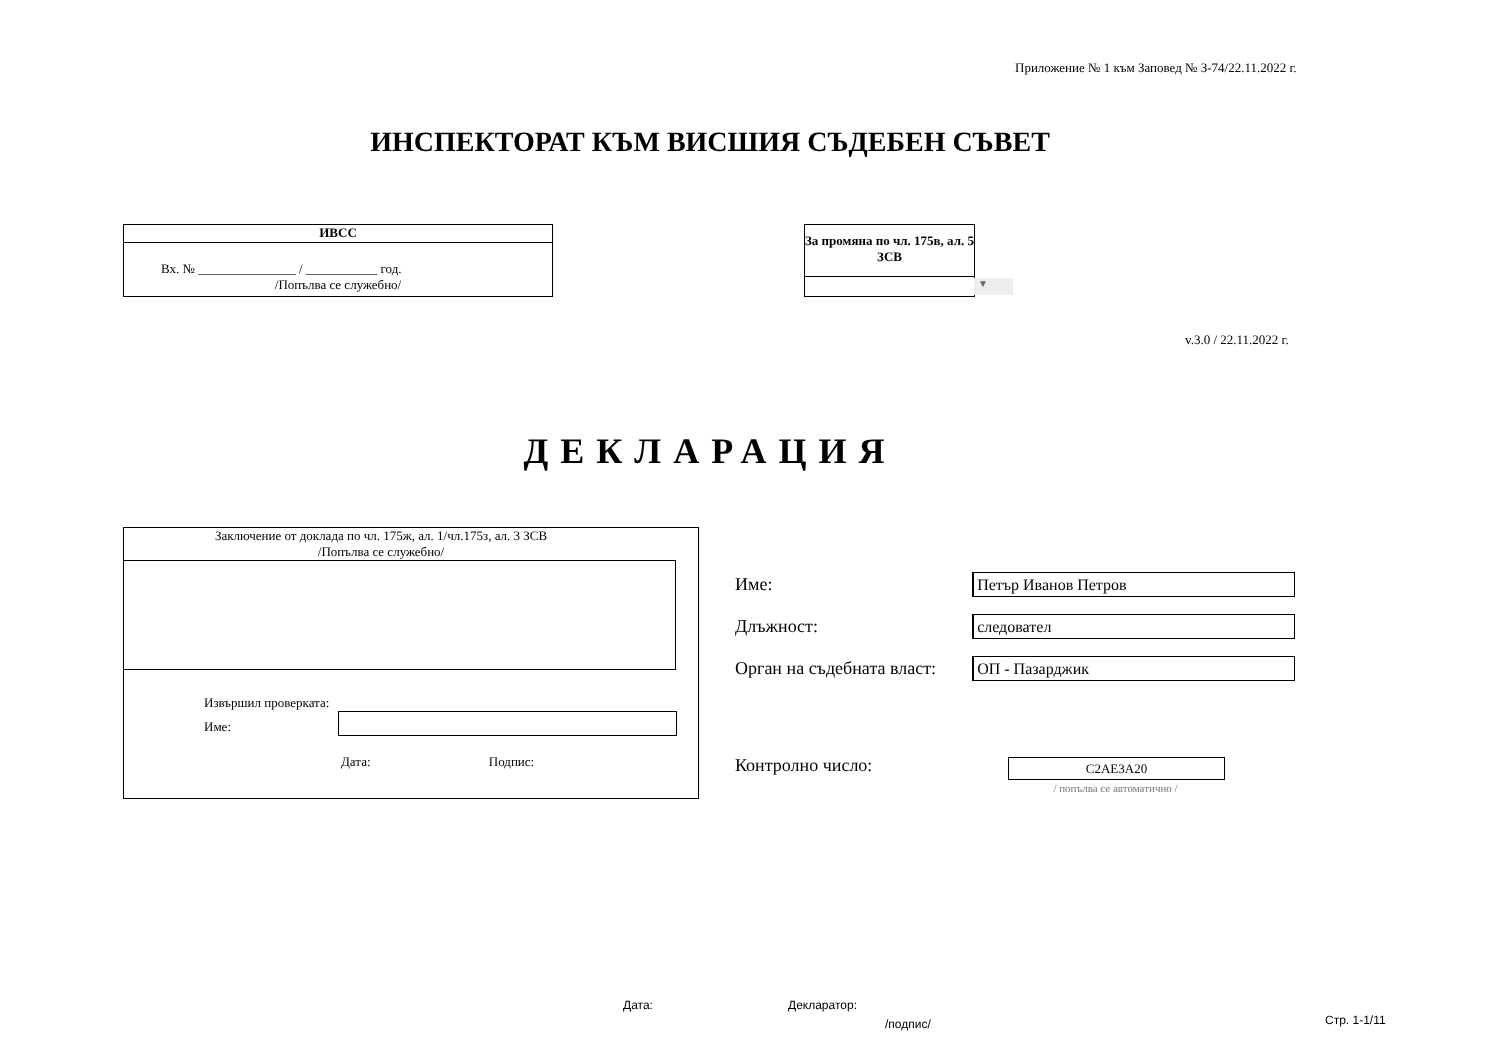Приложение № 1 към Заповед № З-74/22.11.2022 г.
ИНСПЕКТОРАТ КЪМ ВИСШИЯ СЪДЕБЕН СЪВЕТ
ИВСС
Вх. № _______________ / ___________ год.
/Попълва се служебно/
За промяна по чл. 175в, ал. 5 ЗСВ
▼
v.3.0 / 22.11.2022 г.
ДЕКЛАРАЦИЯ
Заключение от доклада по чл. 175ж, ал. 1/чл.175з, ал. 3 ЗСВ
/Попълва се служебно/
Извършил проверката:
Име:
Дата: Подпис:
Име:
Петър Иванов Петров
Длъжност:
следовател
Орган на съдебната власт:
ОП - Пазарджик
Контролно число: C2AE3A20
/ попълва се автоматично /
Дата: Декларатор:
/подпис/ Стр. 1-1/11